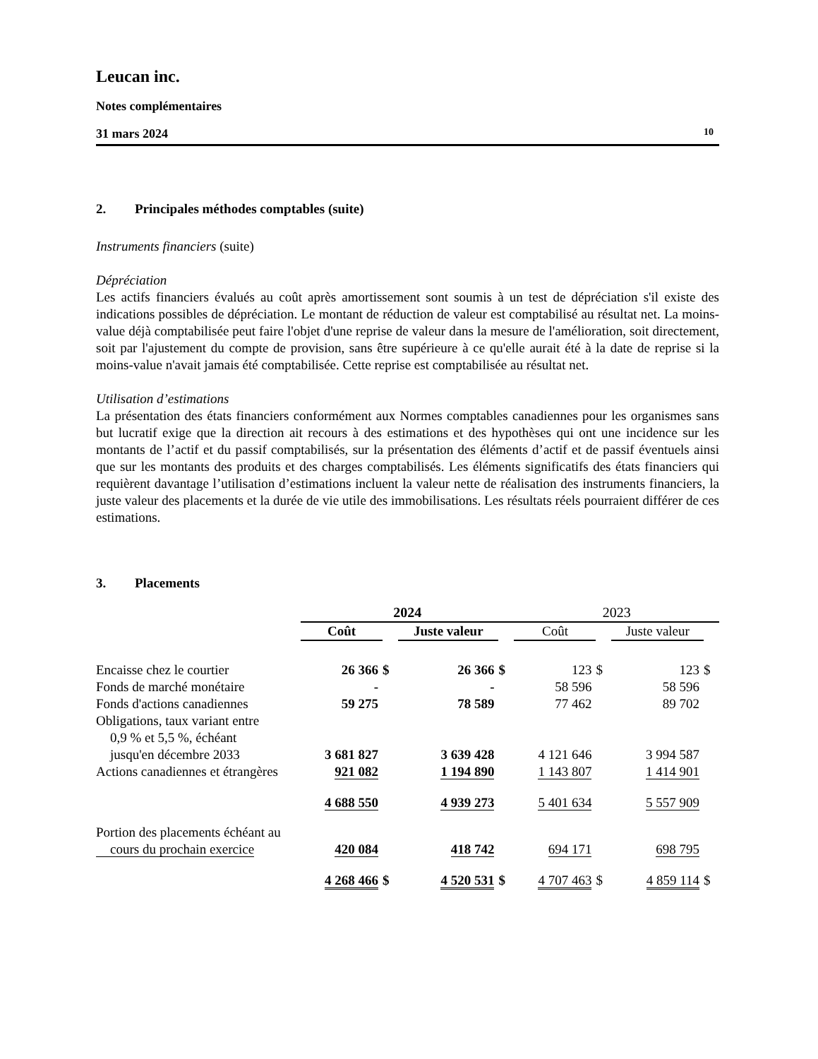Leucan inc.
Notes complémentaires
31 mars 2024 10
2. Principales méthodes comptables (suite)
Instruments financiers (suite)
Dépréciation
Les actifs financiers évalués au coût après amortissement sont soumis à un test de dépréciation s'il existe des indications possibles de dépréciation. Le montant de réduction de valeur est comptabilisé au résultat net. La moins-value déjà comptabilisée peut faire l'objet d'une reprise de valeur dans la mesure de l'amélioration, soit directement, soit par l'ajustement du compte de provision, sans être supérieure à ce qu'elle aurait été à la date de reprise si la moins-value n'avait jamais été comptabilisée. Cette reprise est comptabilisée au résultat net.
Utilisation d’estimations
La présentation des états financiers conformément aux Normes comptables canadiennes pour les organismes sans but lucratif exige que la direction ait recours à des estimations et des hypothèses qui ont une incidence sur les montants de l’actif et du passif comptabilisés, sur la présentation des éléments d’actif et de passif éventuels ainsi que sur les montants des produits et des charges comptabilisés. Les éléments significatifs des états financiers qui requièrent davantage l’utilisation d’estimations incluent la valeur nette de réalisation des instruments financiers, la juste valeur des placements et la durée de vie utile des immobilisations. Les résultats réels pourraient différer de ces estimations.
3. Placements
| | 2024 | | | | 2023 | | | |
| | Coût | | Juste valeur | | Coût | | Juste valeur | |
| Encaisse chez le courtier | 26 366 | $ | 26 366 | $ | 123 | $ | 123 | $ |
| Fonds de marché monétaire | - | | - | | 58 596 | | 58 596 | |
| Fonds d'actions canadiennes | 59 275 | | 78 589 | | 77 462 | | 89 702 | |
| Obligations, taux variant entre 0,9 % et 5,5 %, échéant jusqu'en décembre 2033 | 3 681 827 | | 3 639 428 | | 4 121 646 | | 3 994 587 | |
| Actions canadiennes et étrangères | 921 082 | | 1 194 890 | | 1 143 807 | | 1 414 901 | |
| | 4 688 550 | | 4 939 273 | | 5 401 634 | | 5 557 909 | |
| Portion des placements échéant au cours du prochain exercice | 420 084 | | 418 742 | | 694 171 | | 698 795 | |
| | 4 268 466 | $ | 4 520 531 | $ | 4 707 463 | $ | 4 859 114 | $ |